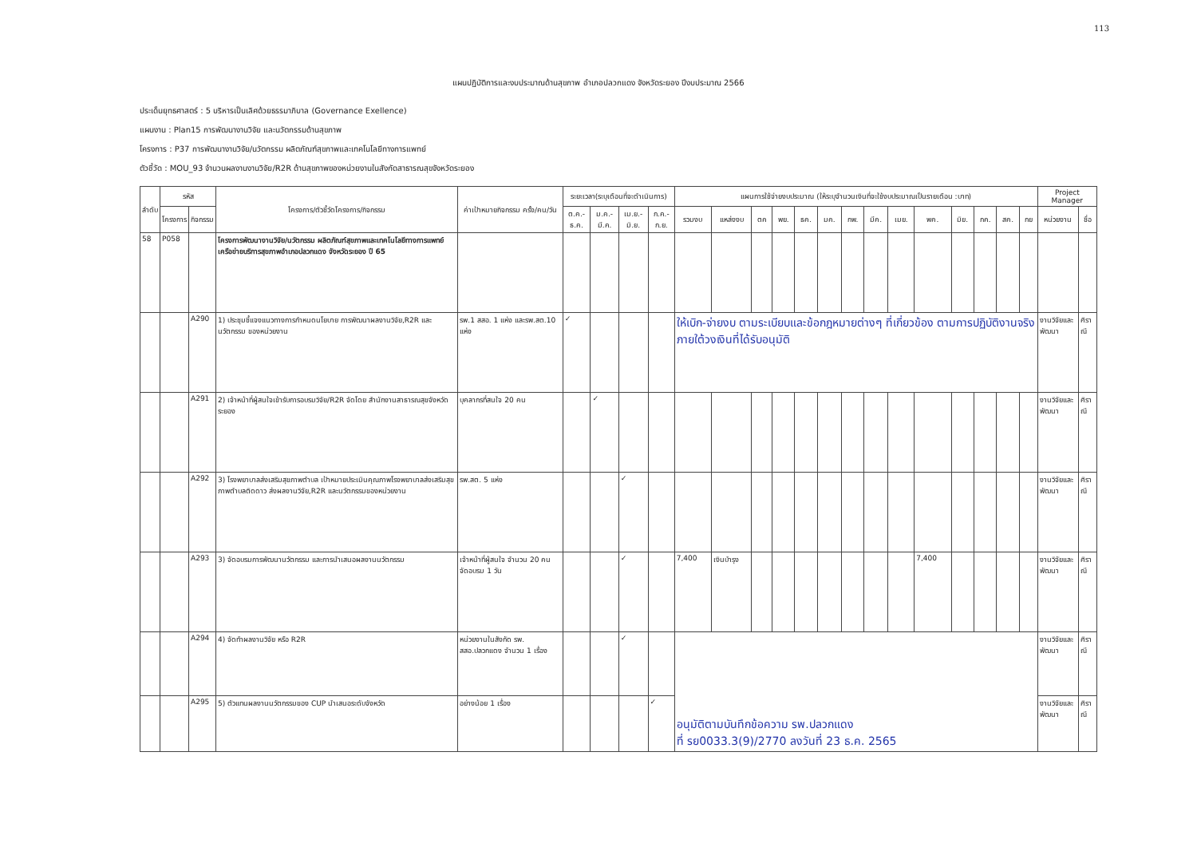113
แผนปฏิบัติการและงบประมาณด้านสุขภาพ อำเภอปลวกแดง จังหวัดระยอง ปีงบประมาณ 2566
ประเด็นยุทธศาสตร์ : 5 บริหารเป็นเลิศด้วยธรรมาภิบาล (Governance Exellence)
แผนงาน : Plan15 การพัฒนางานวิจัย และนวัตกรรมด้านสุขภาพ
โครงการ : P37 การพัฒนางานวิจัย/นวัตกรรม ผลิตภัณฑ์สุขภาพและเทคโนโลยีทางการแพทย์
ตัวชี้วัด : MOU_93 จำนวนผลงานงานวิจัย/R2R ด้านสุขภาพของหน่วยงานในสังกัดสาธารณสุขจังหวัดระยอง
| ลำดับ | รหัส | | โครงการ/ตัวชี้วัดโครงการ/กิจกรรม | ค่าเป้าหมายกิจกรรม ครั้ง/คน/วัน | ระยะเวลา(ระบุเดือนที่จะดำเนินการ) | | | | แผนการใช้จ่ายงบประมาณ (ให้ระบุจำนวนเงินที่จะใช้งบประมาณเป็นรายเดือน :บาท) | | | | | | | | | | | | | | Project Manager | |
| --- | --- | --- | --- | --- | --- | --- | --- | --- | --- | --- | --- | --- | --- | --- | --- | --- | --- | --- | --- | --- | --- | --- | --- | --- |
| | โครงการ | กิจกรรม | | | ต.ค.-ธ.ค. | ม.ค.-มี.ค. | เม.ย.-มิ.ย. | ก.ค.-ก.ย. | รวมงบ | แหล่งงบ | ตค | พย. | ธค. | มค. | กพ. | มีค. | เมย. | พค. | มิย. | กค. | สค. | กย | หน่วยงาน | ชื่อ |
| 58 | P058 | | โครงการพัฒนางานวิจัย/นวัตกรรม ผลิตภัณฑ์สุขภาพและเทคโนโลยีทางการแพทย์ เครือข่ายบริการสุขภาพอำเภอปลวกแดง จังหวัดระยอง ปี 65 | | | | | | | | | | | | | | | | | | | | | |
| | | A290 | 1) ประชุมชี้แจงแนวทางการกำหนดนโยบาย การพัฒนาผลงานวิจัย,R2R และ นวัตกรรม ของหน่วยงาน | รพ.1 สสอ. 1 แห่ง และรพ.สต.10 แห่ง | ✓ | | | | ให้เบิก-จ่ายงบ ตามระเบียบและข้อกฎหมายต่างๆ ที่เกี่ยวข้อง ตามการปฏิบัติงานจริง ภายใต้วงเงินที่ได้รับอนุมัติ | | | | | | | | | | | | | | งานวิจัยและพัฒนา | ศิราณี |
| | | A291 | 2) เจ้าหน้าที่ผู้สนใจเข้ารับการอบรมวิจัย/R2R จัดโดย สำนักงานสาธารณสุขจังหวัดระยอง | บุคลากรที่สนใจ 20 คน | | ✓ | | | | | | | | | | | | | | | | | งานวิจัยและพัฒนา | ศิราณี |
| | | A292 | 3) โรงพยาบาลส่งเสริมสุขภาพตำบล เป้าหมายประเมินคุณภาพโรงพยาบาลส่งเสริมสุขภาพตำบลติดดาว ส่งผลงานวิจัย,R2R และนวัตกรรมของหน่วยงาน | รพ.สต. 5 แห่ง | | | ✓ | | | | | | | | | | | | | | | | งานวิจัยและพัฒนา | ศิราณี |
| | | A293 | 3) จัดอบรมการพัฒนานวัตกรรม และการนำเสนอผลงานนวัตกรรม | เจ้าหน้าที่ผู้สนใจ จำนวน 20 คน จัดอบรม 1 วัน | | | ✓ | | 7,400 | เงินบำรุง | | | | | | | | 7,400 | | | | | งานวิจัยและพัฒนา | ศิราณี |
| | | A294 | 4) จัดทำผลงานวิจัย หรือ R2R | หน่วยงานในสังกัด รพ. สสอ.ปลวกแดง จำนวน 1 เรื่อง | | | ✓ | | อนุมัติตามบันทึกข้อความ รพ.ปลวกแดง ที่ รย0033.3(9)/2770 ลงวันที่ 23 ธ.ค. 2565 | | | | | | | | | | | | | | งานวิจัยและพัฒนา | ศิราณี |
| | | A295 | 5) ตัวแทนผลงานนวัตกรรมของ CUP นำเสนอระดับจังหวัด | อย่างน้อย 1 เรื่อง | | | | ✓ | | | | | | | | | | | | | | | งานวิจัยและพัฒนา | ศิราณี |